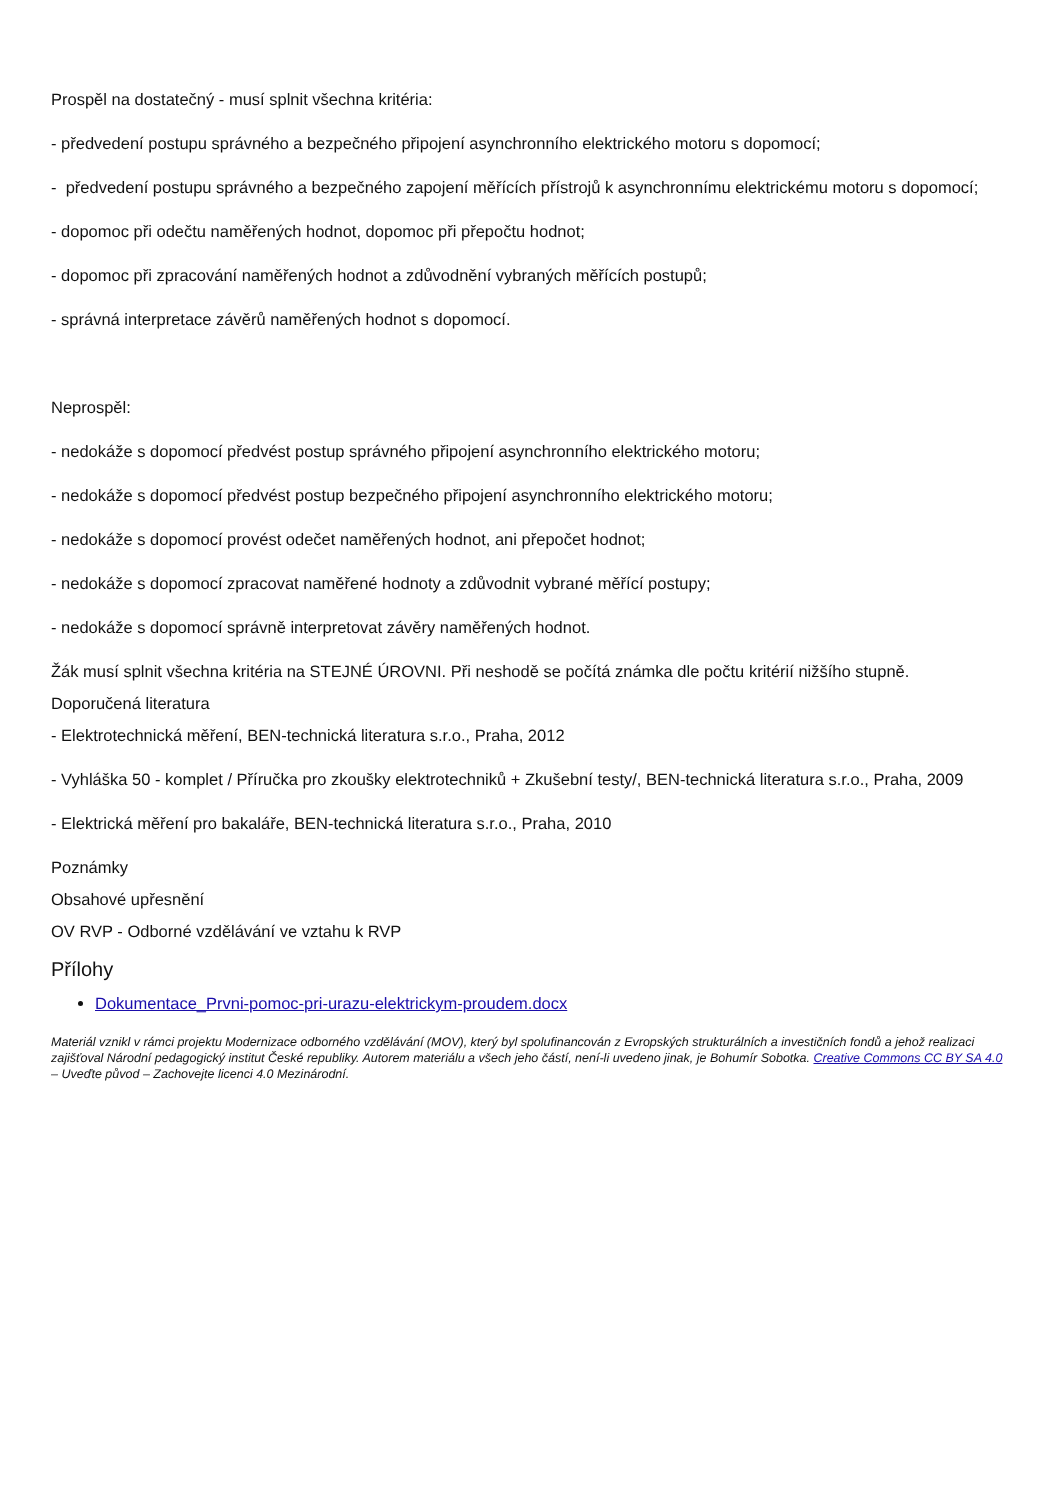Prospěl na dostatečný - musí splnit všechna kritéria:
- předvedení postupu správného a bezpečného připojení asynchronního elektrického motoru s dopomocí;
- předvedení postupu správného a bezpečného zapojení měřících přístrojů k asynchronnímu elektrickému motoru s dopomocí;
- dopomoc při odečtu naměřených hodnot, dopomoc při přepočtu hodnot;
- dopomoc při zpracování naměřených hodnot a zdůvodnění vybraných měřících postupů;
- správná interpretace závěrů naměřených hodnot s dopomocí.
Neprospěl:
- nedokáže s dopomocí předvést postup správného připojení asynchronního elektrického motoru;
- nedokáže s dopomocí předvést postup bezpečného připojení asynchronního elektrického motoru;
- nedokáže s dopomocí provést odečet naměřených hodnot, ani přepočet hodnot;
- nedokáže s dopomocí zpracovat naměřené hodnoty a zdůvodnit vybrané měřící postupy;
- nedokáže s dopomocí správně interpretovat závěry naměřených hodnot.
Žák musí splnit všechna kritéria na STEJNÉ ÚROVNI. Při neshodě se počítá známka dle počtu kritérií nižšího stupně.
Doporučená literatura
- Elektrotechnická měření, BEN-technická literatura s.r.o., Praha, 2012
- Vyhláška 50 - komplet / Příručka pro zkoušky elektrotechniků + Zkušební testy/, BEN-technická literatura s.r.o., Praha, 2009
- Elektrická měření pro bakaláře, BEN-technická literatura s.r.o., Praha, 2010
Poznámky
Obsahové upřesnění
OV RVP - Odborné vzdělávání ve vztahu k RVP
Přílohy
Dokumentace_Prvni-pomoc-pri-urazu-elektrickym-proudem.docx
Materiál vznikl v rámci projektu Modernizace odborného vzdělávání (MOV), který byl spolufinancován z Evropských strukturálních a investičních fondů a jehož realizaci zajišťoval Národní pedagogický institut České republiky. Autorem materiálu a všech jeho částí, není-li uvedeno jinak, je Bohumír Sobotka. Creative Commons CC BY SA 4.0 – Uveďte původ – Zachovejte licenci 4.0 Mezinárodní.